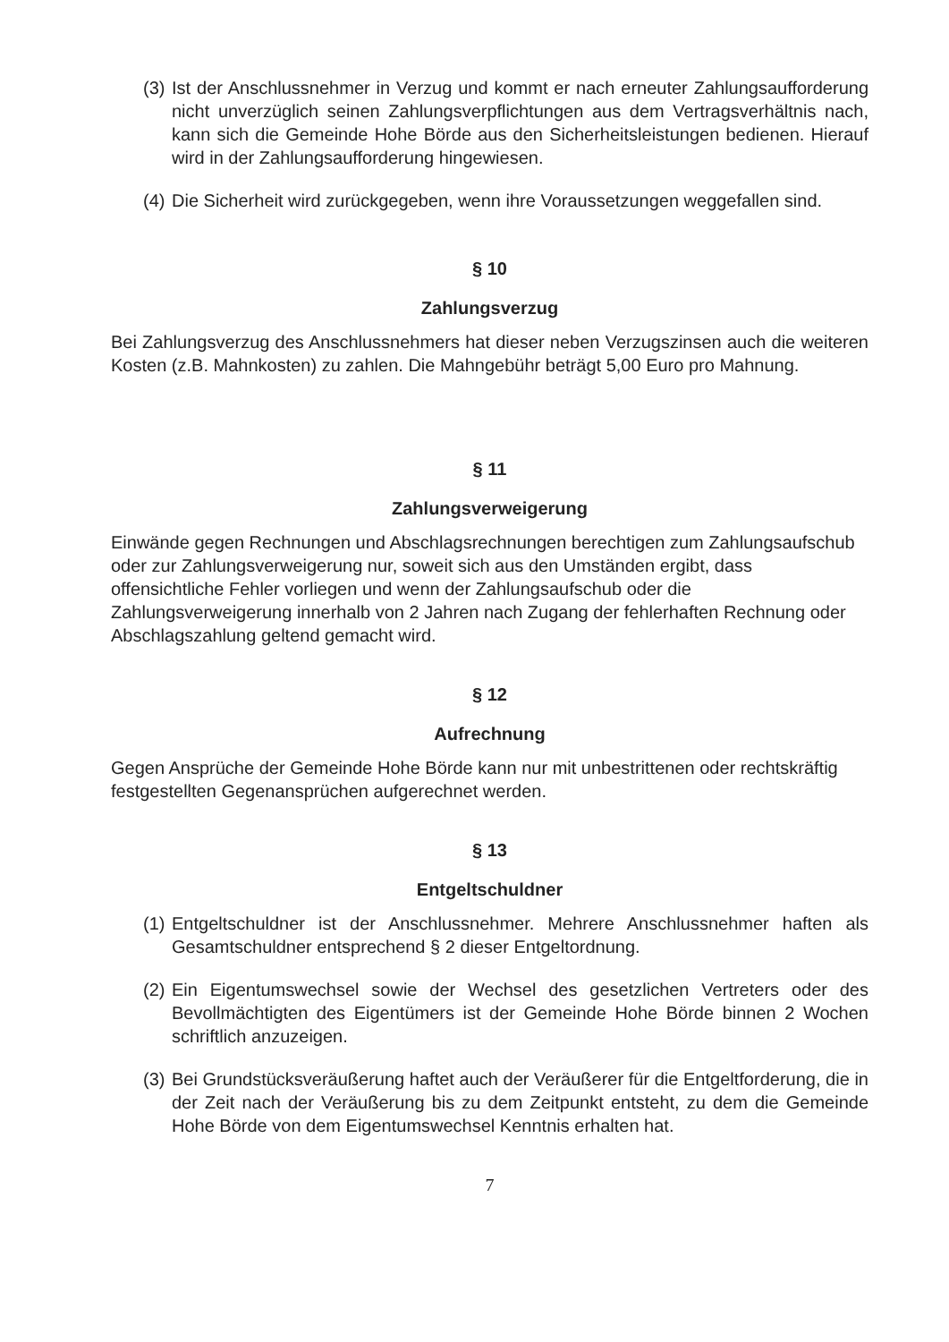(3) Ist der Anschlussnehmer in Verzug und kommt er nach erneuter Zahlungsaufforderung nicht unverzüglich seinen Zahlungsverpflichtungen aus dem Vertragsverhältnis nach, kann sich die Gemeinde Hohe Börde aus den Sicherheitsleistungen bedienen. Hierauf wird in der Zahlungsaufforderung hingewiesen.
(4) Die Sicherheit wird zurückgegeben, wenn ihre Voraussetzungen weggefallen sind.
§ 10
Zahlungsverzug
Bei Zahlungsverzug des Anschlussnehmers hat dieser neben Verzugszinsen auch die weiteren Kosten (z.B. Mahnkosten) zu zahlen. Die Mahngebühr beträgt 5,00 Euro pro Mahnung.
§ 11
Zahlungsverweigerung
Einwände gegen Rechnungen und Abschlagsrechnungen berechtigen zum Zahlungsaufschub oder zur Zahlungsverweigerung nur, soweit sich aus den Umständen ergibt, dass offensichtliche Fehler vorliegen und wenn der Zahlungsaufschub oder die Zahlungsverweigerung innerhalb von 2 Jahren nach Zugang der fehlerhaften Rechnung oder Abschlagszahlung geltend gemacht wird.
§ 12
Aufrechnung
Gegen Ansprüche der Gemeinde Hohe Börde kann nur mit unbestrittenen oder rechtskräftig festgestellten Gegenansprüchen aufgerechnet werden.
§ 13
Entgeltschuldner
(1) Entgeltschuldner ist der Anschlussnehmer. Mehrere Anschlussnehmer haften als Gesamtschuldner entsprechend § 2 dieser Entgeltordnung.
(2) Ein Eigentumswechsel sowie der Wechsel des gesetzlichen Vertreters oder des Bevollmächtigten des Eigentümers ist der Gemeinde Hohe Börde binnen 2 Wochen schriftlich anzuzeigen.
(3) Bei Grundstücksveräußerung haftet auch der Veräußerer für die Entgeltforderung, die in der Zeit nach der Veräußerung bis zu dem Zeitpunkt entsteht, zu dem die Gemeinde Hohe Börde von dem Eigentumswechsel Kenntnis erhalten hat.
7